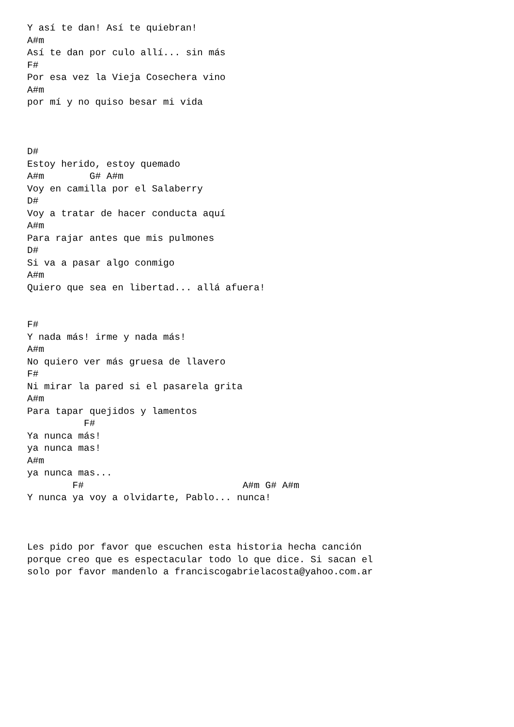Y así te dan! Así te quiebran!
A#m
Así te dan por culo allí... sin más
F#
Por esa vez la Vieja Cosechera vino
A#m
por mí y no quiso besar mi vida



D#
Estoy herido, estoy quemado
A#m        G# A#m
Voy en camilla por el Salaberry
D#
Voy a tratar de hacer conducta aquí
A#m
Para rajar antes que mis pulmones
D#
Si va a pasar algo conmigo
A#m
Quiero que sea en libertad... allá afuera!


F#
Y nada más! irme y nada más!
A#m
No quiero ver más gruesa de llavero
F#
Ni mirar la pared si el pasarela grita
A#m
Para tapar quejidos y lamentos
          F#
Ya nunca más!
ya nunca mas!
A#m
ya nunca mas...
        F#                            A#m G# A#m
Y nunca ya voy a olvidarte, Pablo... nunca!



Les pido por favor que escuchen esta historia hecha canción
porque creo que es espectacular todo lo que dice. Si sacan el
solo por favor mandenlo a franciscogabrielacosta@yahoo.com.ar